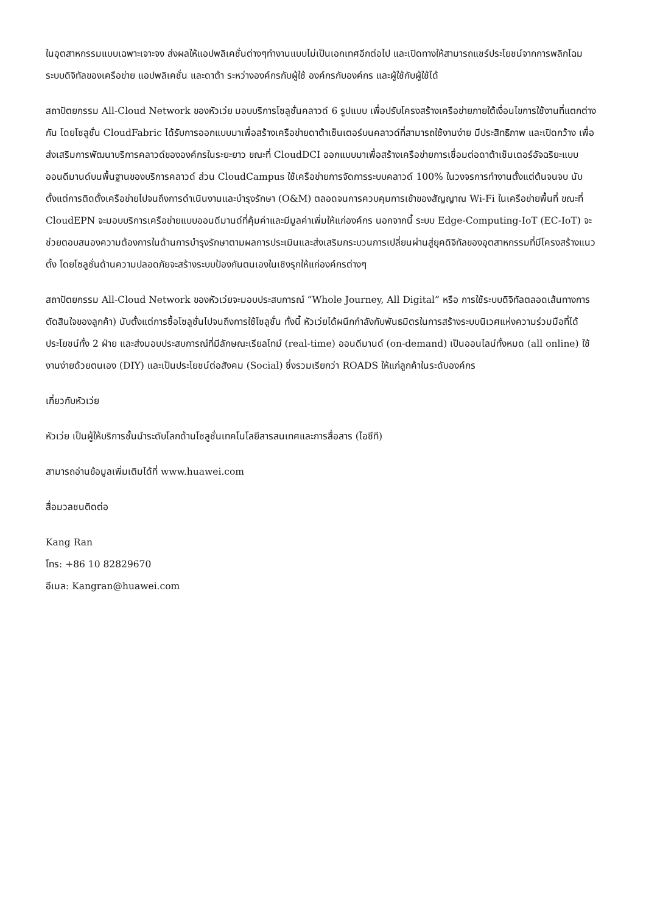ในอุตสาหกรรมแบบเฉพาะเจาะจง ส่งผลให้แอปพลิเคชั่นต่างๆทำงานแบบไม่เป็นเอกเทศอีกต่อไป และเปิดทางให้สามารถแชร์ประโยชน์จากการพลิกโฉมระบบดิจิทัลของเครือข่าย แอปพลิเคชั่น และดาต้า ระหว่างองค์กรกับผู้ใช้ องค์กรกับองค์กร และผู้ใช้กับผู้ใช้ได้
สถาปัตยกรรม All-Cloud Network ของหัวเว่ย มอบบริการโซลูชั่นคลาวด์ 6 รูปแบบ เพื่อปรับโครงสร้างเครือข่ายภายใต้เงื่อนไขการใช้งานที่แตกต่างกัน โดยโซลูชั่น CloudFabric ได้รับการออกแบบมาเพื่อสร้างเครือข่ายดาต้าเซ็นเตอร์บนคลาวด์ที่สามารถใช้งานง่าย มีประสิทธิภาพ และเปิดกว้าง เพื่อส่งเสริมการพัฒนาบริการคลาวด์ขององค์กรในระยะยาว ขณะที่ CloudDCI ออกแบบมาเพื่อสร้างเครือข่ายการเชื่อมต่อดาต้าเซ็นเตอร์อัจฉริยะแบบออนดีมานด์บนพื้นฐานของบริการคลาวด์ ส่วน CloudCampus ใช้เครือข่ายการจัดการระบบคลาวด์ 100% ในวงจรการทำงานตั้งแต่ต้นจนจบ นับตั้งแต่การติดตั้งเครือข่ายไปจนถึงการดำเนินงานและบำรุงรักษา (O&M) ตลอดจนการควบคุมการเข้าของสัญญาณ Wi-Fi ในเครือข่ายพื้นที่ ขณะที่ CloudEPN จะมอบบริการเครือข่ายแบบออนดีมานด์ที่คุ้มค่าและมีมูลค่าเพิ่มให้แก่องค์กร นอกจากนี้ ระบบ Edge-Computing-IoT (EC-IoT) จะช่วยตอบสนองความต้องการในด้านการบำรุงรักษาตามผลการประเมินและส่งเสริมกระบวนการเปลี่ยนผ่านสู่ยุคดิจิทัลของอุตสาหกรรมที่มีโครงสร้างแนวตั้ง โดยโซลูชั่นด้านความปลอดภัยจะสร้างระบบป้องกันตนเองในเชิงรุกให้แก่องค์กรต่างๆ
สถาปัตยกรรม All-Cloud Network ของหัวเว่ยจะมอบประสบการณ์ “Whole Journey, All Digital” หรือ การใช้ระบบดิจิทัลตลอดเส้นทางการตัดสินใจของลูกค้า) นับตั้งแต่การซื้อโซลูชั่นไปจนถึงการใช้โซลูชั่น ทั้งนี้ หัวเว่ยได้ผนึกกำลังกับพันธมิตรในการสร้างระบบนิเวศแห่งความร่วมมือที่ได้ประโยชน์ทั้ง 2 ฝ่าย และส่งมอบประสบการณ์ที่มีลักษณะเรียลไทม์ (real-time) ออนดีมานด์ (on-demand) เป็นออนไลน์ทั้งหมด (all online) ใช้งานง่ายด้วยตนเอง (DIY) และเป็นประโยชน์ต่อสังคม (Social) ซึ่งรวมเรียกว่า ROADS ให้แก่ลูกค้าในระดับองค์กร
เกี่ยวกับหัวเว่ย
หัวเว่ย เป็นผู้ให้บริการชั้นนำระดับโลกด้านโซลูชั่นเทคโนโลยีสารสนเทศและการสื่อสาร (ไอซีที)
สามารถอ่านข้อมูลเพิ่มเติมได้ที่ www.huawei.com
สื่อมวลชนติดต่อ
Kang Ran
โทร: +86 10 82829670
อีเมล: Kangran@huawei.com